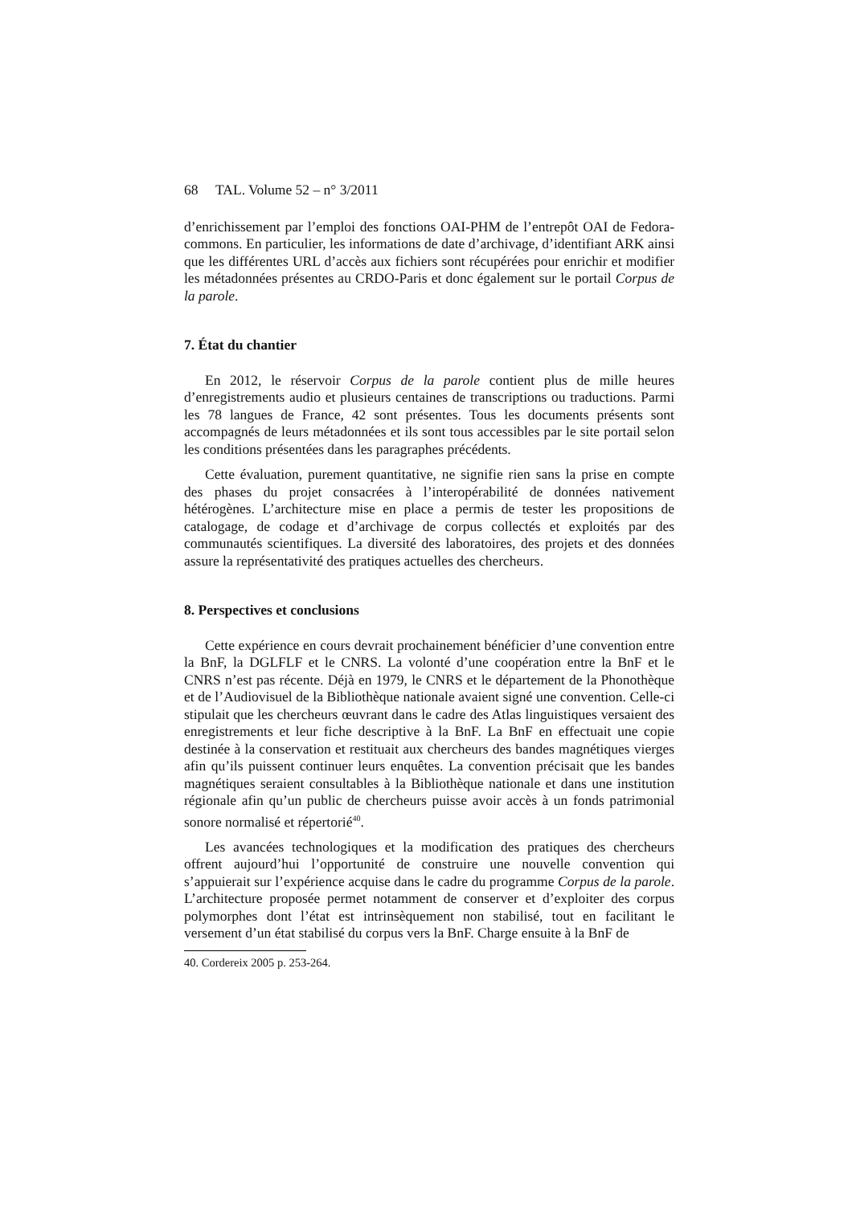68 TAL. Volume 52 – n° 3/2011
d’enrichissement par l’emploi des fonctions OAI-PHM de l’entrepôt OAI de Fedora-commons. En particulier, les informations de date d’archivage, d’identifiant ARK ainsi que les différentes URL d’accès aux fichiers sont récupérées pour enrichir et modifier les métadonnées présentes au CRDO-Paris et donc également sur le portail Corpus de la parole.
7. État du chantier
En 2012, le réservoir Corpus de la parole contient plus de mille heures d’enregistrements audio et plusieurs centaines de transcriptions ou traductions. Parmi les 78 langues de France, 42 sont présentes. Tous les documents présents sont accompagnés de leurs métadonnées et ils sont tous accessibles par le site portail selon les conditions présentées dans les paragraphes précédents.
Cette évaluation, purement quantitative, ne signifie rien sans la prise en compte des phases du projet consacrées à l’interopérabilité de données nativement hétérogènes. L’architecture mise en place a permis de tester les propositions de catalogage, de codage et d’archivage de corpus collectés et exploités par des communautés scientifiques. La diversité des laboratoires, des projets et des données assure la représentativité des pratiques actuelles des chercheurs.
8. Perspectives et conclusions
Cette expérience en cours devrait prochainement bénéficier d’une convention entre la BnF, la DGLFLF et le CNRS. La volonté d’une coopération entre la BnF et le CNRS n’est pas récente. Déjà en 1979, le CNRS et le département de la Phonothèque et de l’Audiovisuel de la Bibliothèque nationale avaient signé une convention. Celle-ci stipulait que les chercheurs œuvrant dans le cadre des Atlas linguistiques versaient des enregistrements et leur fiche descriptive à la BnF. La BnF en effectuait une copie destinée à la conservation et restituait aux chercheurs des bandes magnétiques vierges afin qu’ils puissent continuer leurs enquêtes. La convention précisait que les bandes magnétiques seraient consultables à la Bibliothèque nationale et dans une institution régionale afin qu’un public de chercheurs puisse avoir accès à un fonds patrimonial sonore normalisé et répertorié<sup>40</sup>.
Les avancées technologiques et la modification des pratiques des chercheurs offrent aujourd’hui l’opportunité de construire une nouvelle convention qui s’appuierait sur l’expérience acquise dans le cadre du programme Corpus de la parole. L’architecture proposée permet notamment de conserver et d’exploiter des corpus polymorphes dont l’état est intrinsèquement non stabilisé, tout en facilitant le versement d’un état stabilisé du corpus vers la BnF. Charge ensuite à la BnF de
40. Cordereix 2005 p. 253-264.